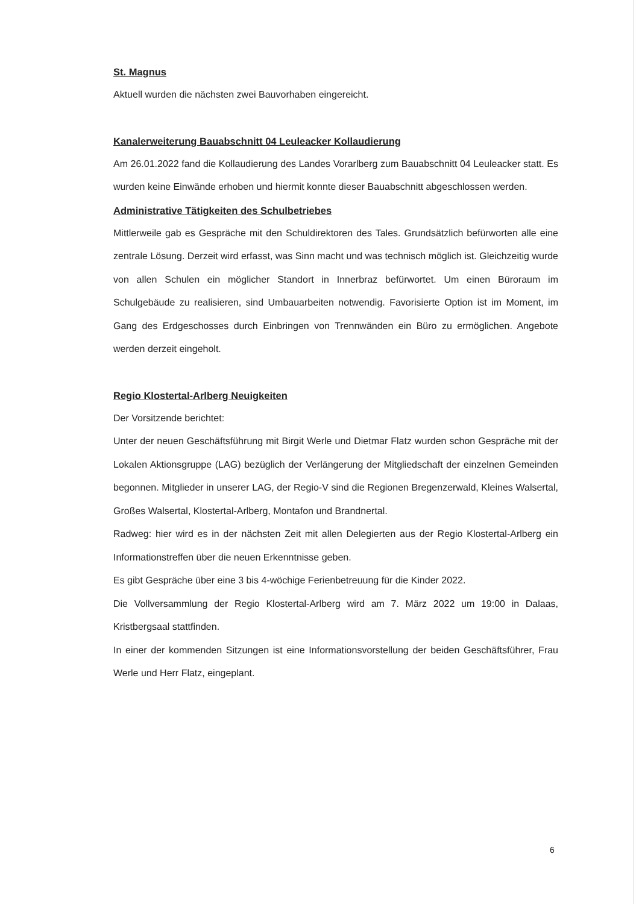St. Magnus
Aktuell wurden die nächsten zwei Bauvorhaben eingereicht.
Kanalerweiterung Bauabschnitt 04 Leuleacker Kollaudierung
Am 26.01.2022 fand die Kollaudierung des Landes Vorarlberg zum Bauabschnitt 04 Leuleacker statt. Es wurden keine Einwände erhoben und hiermit konnte dieser Bauabschnitt abgeschlossen werden.
Administrative Tätigkeiten des Schulbetriebes
Mittlerweile gab es Gespräche mit den Schuldirektoren des Tales. Grundsätzlich befürworten alle eine zentrale Lösung. Derzeit wird erfasst, was Sinn macht und was technisch möglich ist. Gleichzeitig wurde von allen Schulen ein möglicher Standort in Innerbraz befürwortet. Um einen Büroraum im Schulgebäude zu realisieren, sind Umbauarbeiten notwendig. Favorisierte Option ist im Moment, im Gang des Erdgeschosses durch Einbringen von Trennwänden ein Büro zu ermöglichen. Angebote werden derzeit eingeholt.
Regio Klostertal-Arlberg Neuigkeiten
Der Vorsitzende berichtet:
Unter der neuen Geschäftsführung mit Birgit Werle und Dietmar Flatz wurden schon Gespräche mit der Lokalen Aktionsgruppe (LAG) bezüglich der Verlängerung der Mitgliedschaft der einzelnen Gemeinden begonnen. Mitglieder in unserer LAG, der Regio-V sind die Regionen Bregenzerwald, Kleines Walsertal, Großes Walsertal, Klostertal-Arlberg, Montafon und Brandnertal.
Radweg: hier wird es in der nächsten Zeit mit allen Delegierten aus der Regio Klostertal-Arlberg ein Informationstreffen über die neuen Erkenntnisse geben.
Es gibt Gespräche über eine 3 bis 4-wöchige Ferienbetreuung für die Kinder 2022.
Die Vollversammlung der Regio Klostertal-Arlberg wird am 7. März 2022 um 19:00 in Dalaas, Kristbergsaal stattfinden.
In einer der kommenden Sitzungen ist eine Informationsvorstellung der beiden Geschäftsführer, Frau Werle und Herr Flatz, eingeplant.
6